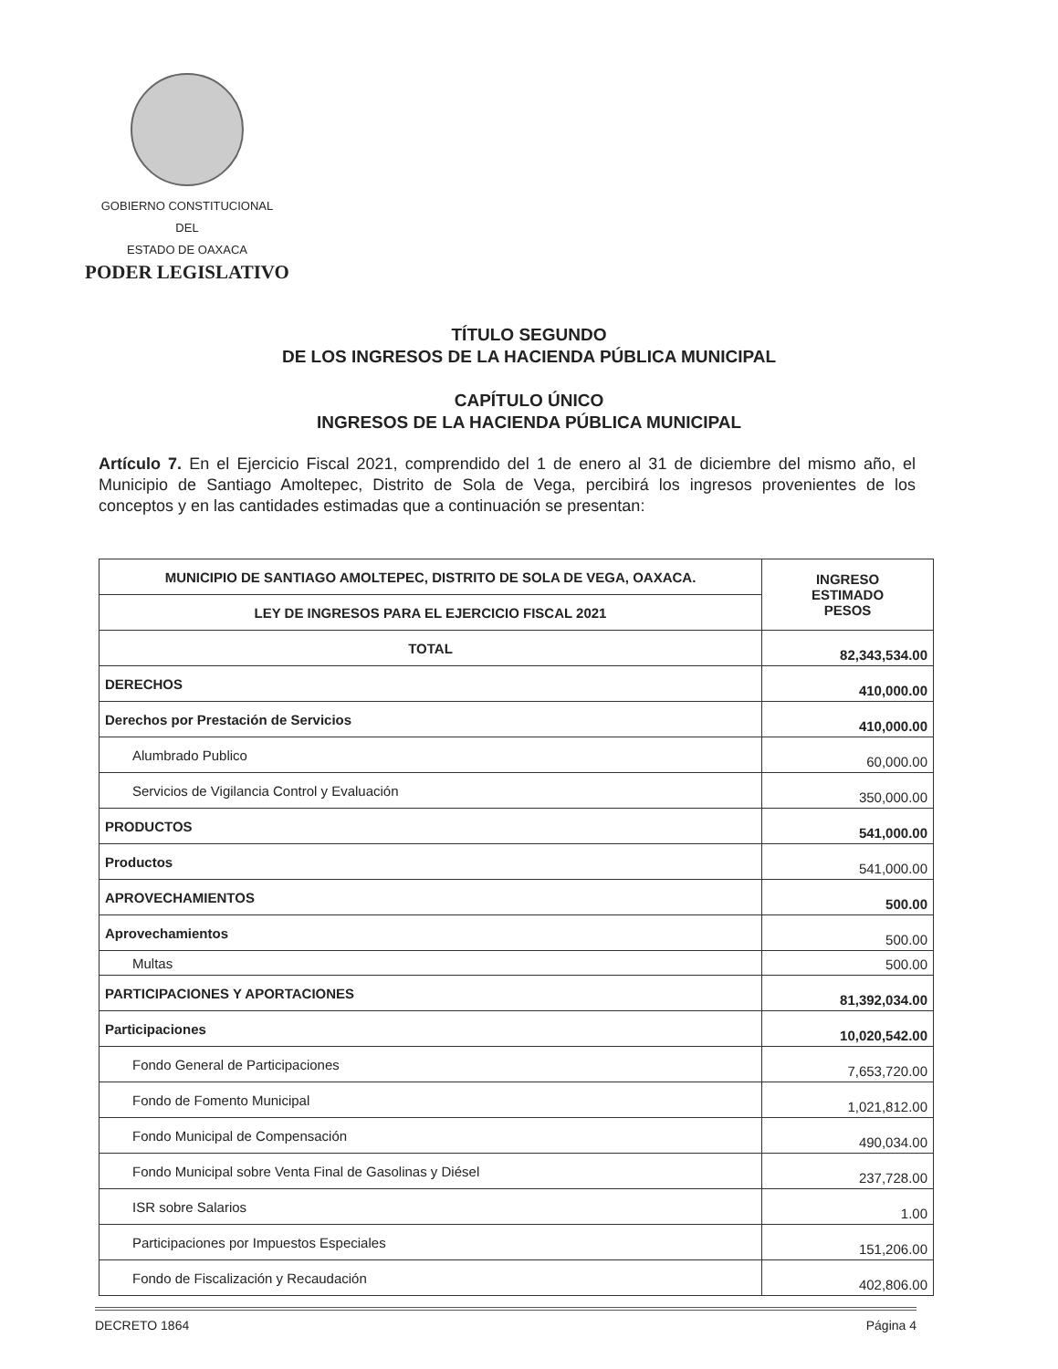GOBIERNO CONSTITUCIONAL
DEL
ESTADO DE OAXACA
PODER LEGISLATIVO
TÍTULO SEGUNDO
DE LOS INGRESOS DE LA HACIENDA PÚBLICA MUNICIPAL
CAPÍTULO ÚNICO
INGRESOS DE LA HACIENDA PÚBLICA MUNICIPAL
Artículo 7. En el Ejercicio Fiscal 2021, comprendido del 1 de enero al 31 de diciembre del mismo año, el Municipio de Santiago Amoltepec, Distrito de Sola de Vega, percibirá los ingresos provenientes de los conceptos y en las cantidades estimadas que a continuación se presentan:
| MUNICIPIO DE SANTIAGO AMOLTEPEC, DISTRITO DE SOLA DE VEGA, OAXACA. | INGRESO ESTIMADO PESOS |
| --- | --- |
| LEY DE INGRESOS PARA EL EJERCICIO FISCAL 2021 | |
| TOTAL | 82,343,534.00 |
| DERECHOS | 410,000.00 |
| Derechos por Prestación de Servicios | 410,000.00 |
| Alumbrado Publico | 60,000.00 |
| Servicios de Vigilancia Control y Evaluación | 350,000.00 |
| PRODUCTOS | 541,000.00 |
| Productos | 541,000.00 |
| APROVECHAMIENTOS | 500.00 |
| Aprovechamientos | 500.00 |
| Multas | 500.00 |
| PARTICIPACIONES Y APORTACIONES | 81,392,034.00 |
| Participaciones | 10,020,542.00 |
| Fondo General de Participaciones | 7,653,720.00 |
| Fondo de Fomento Municipal | 1,021,812.00 |
| Fondo Municipal de Compensación | 490,034.00 |
| Fondo Municipal sobre Venta Final de Gasolinas y Diésel | 237,728.00 |
| ISR sobre Salarios | 1.00 |
| Participaciones por Impuestos Especiales | 151,206.00 |
| Fondo de Fiscalización y Recaudación | 402,806.00 |
DECRETO 1864 Página 4